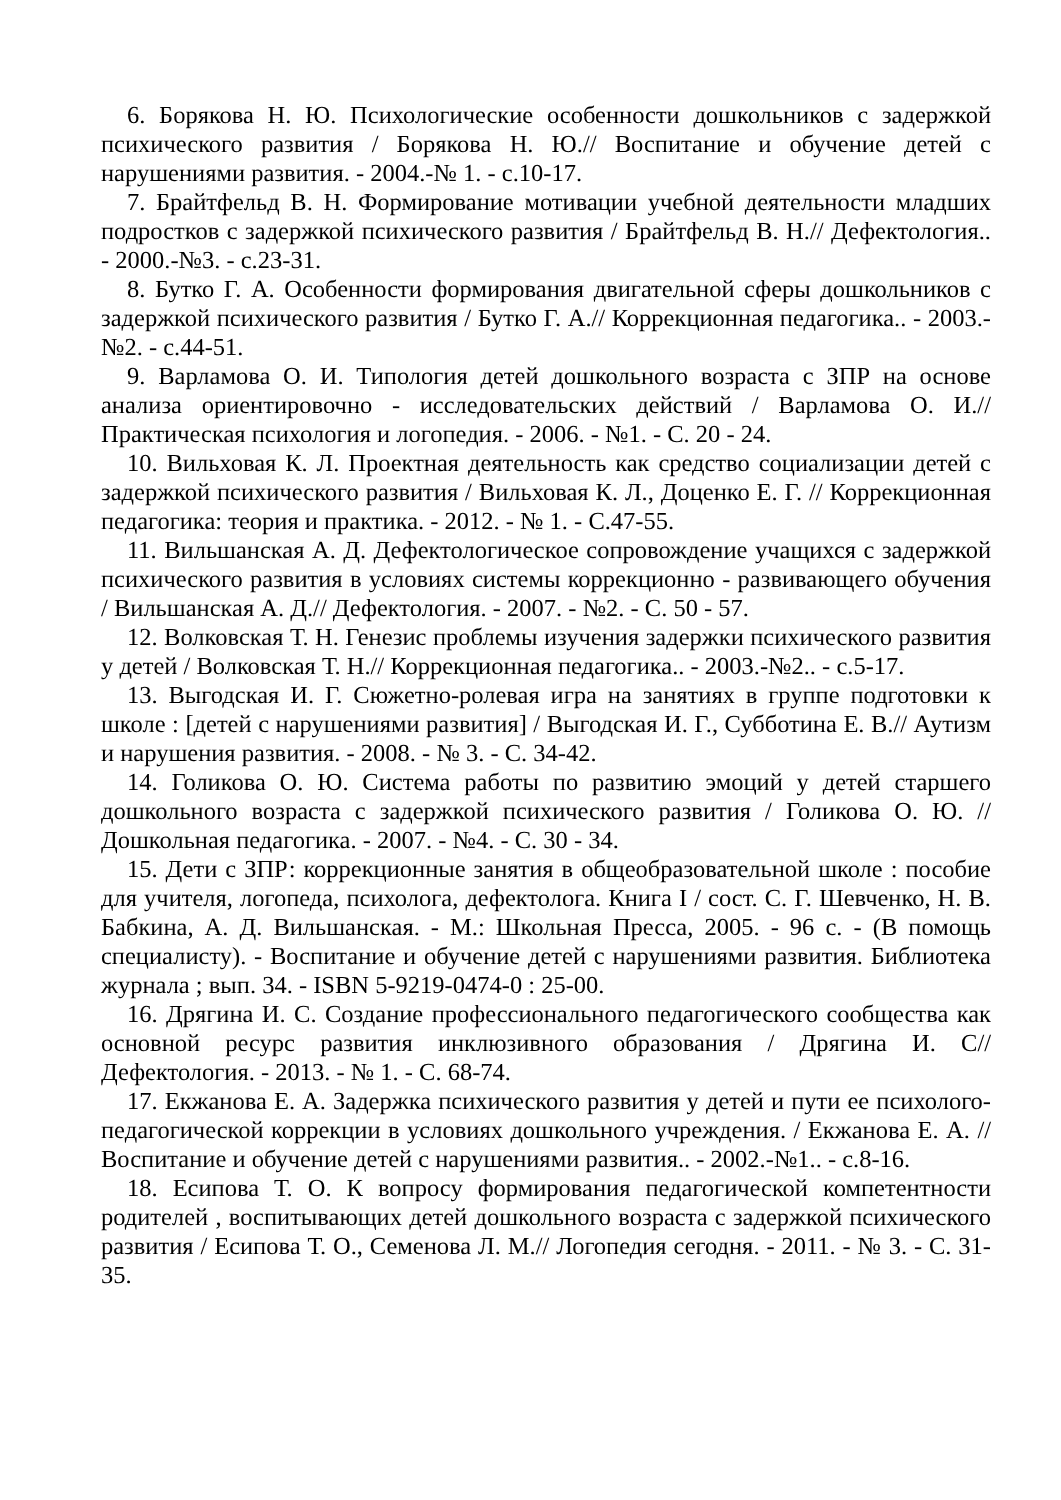6. Борякова Н. Ю. Психологические особенности дошкольников с задержкой психического развития / Борякова Н. Ю.// Воспитание и обучение детей с нарушениями развития. - 2004.-№ 1. - с.10-17.
7. Брайтфельд В. Н. Формирование мотивации учебной деятельности младших подростков с задержкой психического развития / Брайтфельд В. Н.// Дефектология.. - 2000.-№3. - с.23-31.
8. Бутко Г. А. Особенности формирования двигательной сферы дошкольников с задержкой психического развития / Бутко Г. А.// Коррекционная педагогика.. - 2003.-№2. - с.44-51.
9. Варламова О. И. Типология детей дошкольного возраста с ЗПР на основе анализа ориентировочно - исследовательских действий / Варламова О. И.// Практическая психология и логопедия. - 2006. - №1. - С. 20 - 24.
10. Вильховая К. Л. Проектная деятельность как средство социализации детей с задержкой психического развития / Вильховая К. Л., Доценко Е. Г. // Коррекционная педагогика: теория и практика. - 2012. - № 1. - С.47-55.
11. Вильшанская А. Д. Дефектологическое сопровождение учащихся с задержкой психического развития в условиях системы коррекционно - развивающего обучения / Вильшанская А. Д.// Дефектология. - 2007. - №2. - С. 50 - 57.
12. Волковская Т. Н. Генезис проблемы изучения задержки психического развития у детей / Волковская Т. Н.// Коррекционная педагогика.. - 2003.-№2.. - с.5-17.
13. Выгодская И. Г. Сюжетно-ролевая игра на занятиях в группе подготовки к школе : [детей с нарушениями развития] / Выгодская И. Г., Субботина Е. В.// Аутизм и нарушения развития. - 2008. - № 3. - С. 34-42.
14. Голикова О. Ю. Система работы по развитию эмоций у детей старшего дошкольного возраста с задержкой психического развития / Голикова О. Ю. // Дошкольная педагогика. - 2007. - №4. - С. 30 - 34.
15. Дети с ЗПР: коррекционные занятия в общеобразовательной школе : пособие для учителя, логопеда, психолога, дефектолога. Книга I / сост. С. Г. Шевченко, Н. В. Бабкина, А. Д. Вильшанская. - М.: Школьная Пресса, 2005. - 96 с. - (В помощь специалисту). - Воспитание и обучение детей с нарушениями развития. Библиотека журнала ; вып. 34. - ISBN 5-9219-0474-0 : 25-00.
16. Дрягина И. С. Создание профессионального педагогического сообщества как основной ресурс развития инклюзивного образования / Дрягина И. С// Дефектология. - 2013. - № 1. - С. 68-74.
17. Екжанова Е. А. Задержка психического развития у детей и пути ее психолого-педагогической коррекции в условиях дошкольного учреждения. / Екжанова Е. А. // Воспитание и обучение детей с нарушениями развития.. - 2002.-№1.. - с.8-16.
18. Есипова Т. О. К вопросу формирования педагогической компетентности родителей , воспитывающих детей дошкольного возраста с задержкой психического развития / Есипова Т. О., Семенова Л. М.// Логопедия сегодня. - 2011. - № 3. - С. 31-35.